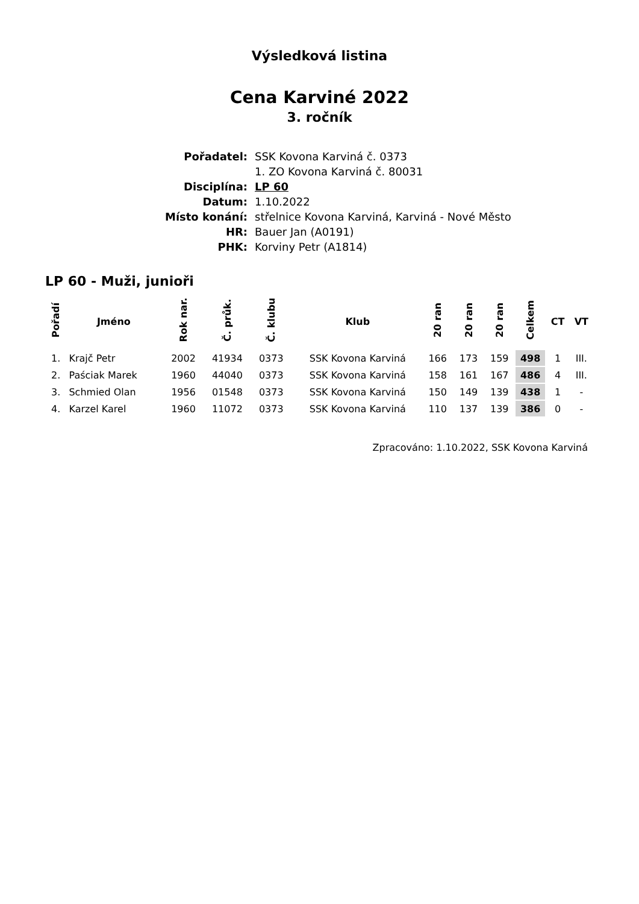Výsledková listina
Cena Karviné 2022
3. ročník
| Pořadatel: | SSK Kovona Karviná č. 0373 |
| | 1. ZO Kovona Karviná č. 80031 |
| Disciplína: | LP 60 |
| Datum: | 1.10.2022 |
| Místo konání: | střelnice Kovona Karviná, Karviná - Nové Město |
| HR: | Bauer Jan (A0191) |
| PHK: | Korviny Petr (A1814) |
LP 60 - Muži, junioři
| Pořadí | Jméno | Rok nar. | Č. průk. | Č. klubu | Klub | 20 ran | 20 ran | 20 ran | Celkem | CT | VT |
| --- | --- | --- | --- | --- | --- | --- | --- | --- | --- | --- | --- |
| 1. | Krajč Petr | 2002 | 41934 | 0373 | SSK Kovona Karviná | 166 | 173 | 159 | 498 | 1 | III. |
| 2. | Paściak Marek | 1960 | 44040 | 0373 | SSK Kovona Karviná | 158 | 161 | 167 | 486 | 4 | III. |
| 3. | Schmied Olan | 1956 | 01548 | 0373 | SSK Kovona Karviná | 150 | 149 | 139 | 438 | 1 | - |
| 4. | Karzel Karel | 1960 | 11072 | 0373 | SSK Kovona Karviná | 110 | 137 | 139 | 386 | 0 | - |
Zpracováno: 1.10.2022, SSK Kovona Karviná